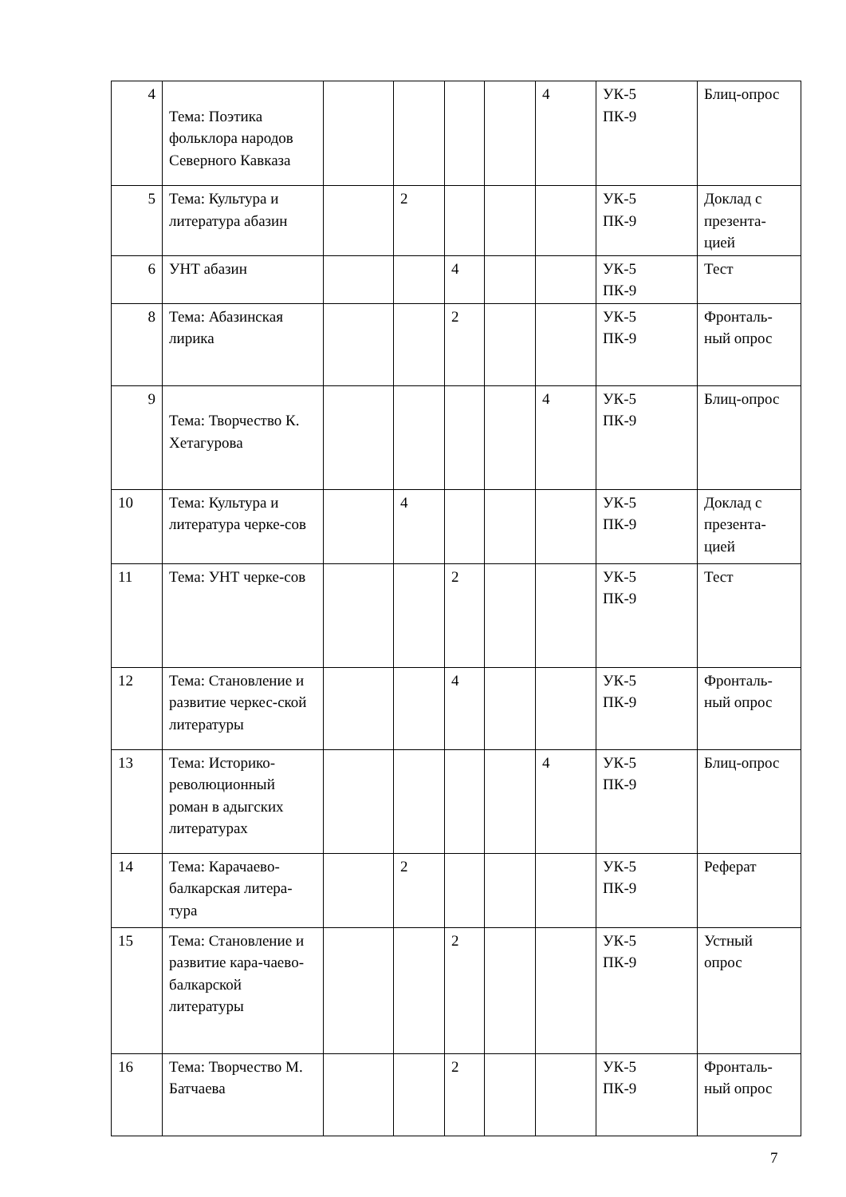| 4 | Тема: Поэтика фольклора народов Северного Кавказа | | | | | 4 | УК-5 ПК-9 | Блиц-опрос |
| 5 | Тема: Культура и литература абазин | | 2 | | | | УК-5 ПК-9 | Доклад с презента-цией |
| 6 | УНТ абазин | | | 4 | | | УК-5 ПК-9 | Тест |
| 8 | Тема: Абазинская лирика | | | 2 | | | УК-5 ПК-9 | Фронталь-ный опрос |
| 9 | Тема: Творчество К. Хетагурова | | | | | 4 | УК-5 ПК-9 | Блиц-опрос |
| 10 | Тема: Культура и литература черке-сов | | 4 | | | | УК-5 ПК-9 | Доклад с презента-цией |
| 11 | Тема: УНТ черке-сов | | | 2 | | | УК-5 ПК-9 | Тест |
| 12 | Тема: Становление и развитие черкес-ской литературы | | | 4 | | | УК-5 ПК-9 | Фронталь-ный опрос |
| 13 | Тема: Историко-революционный роман в адыгских литературах | | | | | 4 | УК-5 ПК-9 | Блиц-опрос |
| 14 | Тема: Карачаево-балкарская литера-тура | | 2 | | | | УК-5 ПК-9 | Реферат |
| 15 | Тема: Становление и развитие кара-чаево-балкарской литературы | | | 2 | | | УК-5 ПК-9 | Устный опрос |
| 16 | Тема: Творчество М. Батчаева | | | 2 | | | УК-5 ПК-9 | Фронталь-ный опрос |
7